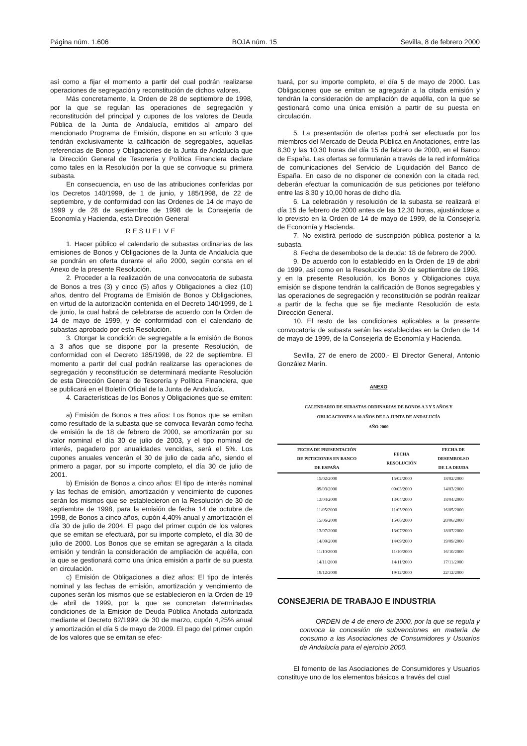Página núm. 1.606 BOJA núm. 15 Sevilla, 8 de febrero 2000
así como a fijar el momento a partir del cual podrán realizarse operaciones de segregación y reconstitución de dichos valores.
Más concretamente, la Orden de 28 de septiembre de 1998, por la que se regulan las operaciones de segregación y reconstitución del principal y cupones de los valores de Deuda Pública de la Junta de Andalucía, emitidos al amparo del mencionado Programa de Emisión, dispone en su artículo 3 que tendrán exclusivamente la calificación de segregables, aquellas referencias de Bonos y Obligaciones de la Junta de Andalucía que la Dirección General de Tesorería y Política Financiera declare como tales en la Resolución por la que se convoque su primera subasta.
En consecuencia, en uso de las atribuciones conferidas por los Decretos 140/1999, de 1 de junio, y 185/1998, de 22 de septiembre, y de conformidad con las Ordenes de 14 de mayo de 1999 y de 28 de septiembre de 1998 de la Consejería de Economía y Hacienda, esta Dirección General
RESUELVE
1. Hacer público el calendario de subastas ordinarias de las emisiones de Bonos y Obligaciones de la Junta de Andalucía que se pondrán en oferta durante el año 2000, según consta en el Anexo de la presente Resolución.
2. Proceder a la realización de una convocatoria de subasta de Bonos a tres (3) y cinco (5) años y Obligaciones a diez (10) años, dentro del Programa de Emisión de Bonos y Obligaciones, en virtud de la autorización contenida en el Decreto 140/1999, de 1 de junio, la cual habrá de celebrarse de acuerdo con la Orden de 14 de mayo de 1999, y de conformidad con el calendario de subastas aprobado por esta Resolución.
3. Otorgar la condición de segregable a la emisión de Bonos a 3 años que se dispone por la presente Resolución, de conformidad con el Decreto 185/1998, de 22 de septiembre. El momento a partir del cual podrán realizarse las operaciones de segregación y reconstitución se determinará mediante Resolución de esta Dirección General de Tesorería y Política Financiera, que se publicará en el Boletín Oficial de la Junta de Andalucía.
4. Características de los Bonos y Obligaciones que se emiten:
a) Emisión de Bonos a tres años: Los Bonos que se emitan como resultado de la subasta que se convoca llevarán como fecha de emisión la de 18 de febrero de 2000, se amortizarán por su valor nominal el día 30 de julio de 2003, y el tipo nominal de interés, pagadero por anualidades vencidas, será el 5%. Los cupones anuales vencerán el 30 de julio de cada año, siendo el primero a pagar, por su importe completo, el día 30 de julio de 2001.
b) Emisión de Bonos a cinco años: El tipo de interés nominal y las fechas de emisión, amortización y vencimiento de cupones serán los mismos que se establecieron en la Resolución de 30 de septiembre de 1998, para la emisión de fecha 14 de octubre de 1998, de Bonos a cinco años, cupón 4,40% anual y amortización el día 30 de julio de 2004. El pago del primer cupón de los valores que se emitan se efectuará, por su importe completo, el día 30 de julio de 2000. Los Bonos que se emitan se agregarán a la citada emisión y tendrán la consideración de ampliación de aquélla, con la que se gestionará como una única emisión a partir de su puesta en circulación.
c) Emisión de Obligaciones a diez años: El tipo de interés nominal y las fechas de emisión, amortización y vencimiento de cupones serán los mismos que se establecieron en la Orden de 19 de abril de 1999, por la que se concretan determinadas condiciones de la Emisión de Deuda Pública Anotada autorizada mediante el Decreto 82/1999, de 30 de marzo, cupón 4,25% anual y amortización el día 5 de mayo de 2009. El pago del primer cupón de los valores que se emitan se efec-
tuará, por su importe completo, el día 5 de mayo de 2000. Las Obligaciones que se emitan se agregarán a la citada emisión y tendrán la consideración de ampliación de aquélla, con la que se gestionará como una única emisión a partir de su puesta en circulación.
5. La presentación de ofertas podrá ser efectuada por los miembros del Mercado de Deuda Pública en Anotaciones, entre las 8,30 y las 10,30 horas del día 15 de febrero de 2000, en el Banco de España. Las ofertas se formularán a través de la red informática de comunicaciones del Servicio de Liquidación del Banco de España. En caso de no disponer de conexión con la citada red, deberán efectuar la comunicación de sus peticiones por teléfono entre las 8,30 y 10,00 horas de dicho día.
6. La celebración y resolución de la subasta se realizará el día 15 de febrero de 2000 antes de las 12,30 horas, ajustándose a lo previsto en la Orden de 14 de mayo de 1999, de la Consejería de Economía y Hacienda.
7. No existirá período de suscripción pública posterior a la subasta.
8. Fecha de desembolso de la deuda: 18 de febrero de 2000.
9. De acuerdo con lo establecido en la Orden de 19 de abril de 1999, así como en la Resolución de 30 de septiembre de 1998, y en la presente Resolución, los Bonos y Obligaciones cuya emisión se dispone tendrán la calificación de Bonos segregables y las operaciones de segregación y reconstitución se podrán realizar a partir de la fecha que se fije mediante Resolución de esta Dirección General.
10. El resto de las condiciones aplicables a la presente convocatoria de subasta serán las establecidas en la Orden de 14 de mayo de 1999, de la Consejería de Economía y Hacienda.
Sevilla, 27 de enero de 2000.- El Director General, Antonio González Marín.
ANEXO
CALENDARIO DE SUBASTAS ORDINARIAS DE BONOS A 3 Y 5 AÑOS Y
OBLIGACIONES A 10 AÑOS DE LA JUNTA DE ANDALUCÍA
AÑO 2000
| FECHA DE PRESENTACIÓN DE PETICIONES EN BANCO DE ESPAÑA | FECHA RESOLUCIÓN | FECHA DE DESEMBOLSO DE LA DEUDA |
| --- | --- | --- |
| 15/02/2000 | 15/02/2000 | 18/02/2000 |
| 09/03/2000 | 09/03/2000 | 14/03/2000 |
| 13/04/2000 | 13/04/2000 | 18/04/2000 |
| 11/05/2000 | 11/05/2000 | 16/05/2000 |
| 15/06/2000 | 15/06/2000 | 20/06/2000 |
| 13/07/2000 | 13/07/2000 | 18/07/2000 |
| 14/09/2000 | 14/09/2000 | 19/09/2000 |
| 11/10/2000 | 11/10/2000 | 16/10/2000 |
| 14/11/2000 | 14/11/2000 | 17/11/2000 |
| 19/12/2000 | 19/12/2000 | 22/12/2000 |
CONSEJERIA DE TRABAJO E INDUSTRIA
ORDEN de 4 de enero de 2000, por la que se regula y convoca la concesión de subvenciones en materia de consumo a las Asociaciones de Consumidores y Usuarios de Andalucía para el ejercicio 2000.
El fomento de las Asociaciones de Consumidores y Usuarios constituye uno de los elementos básicos a través del cual